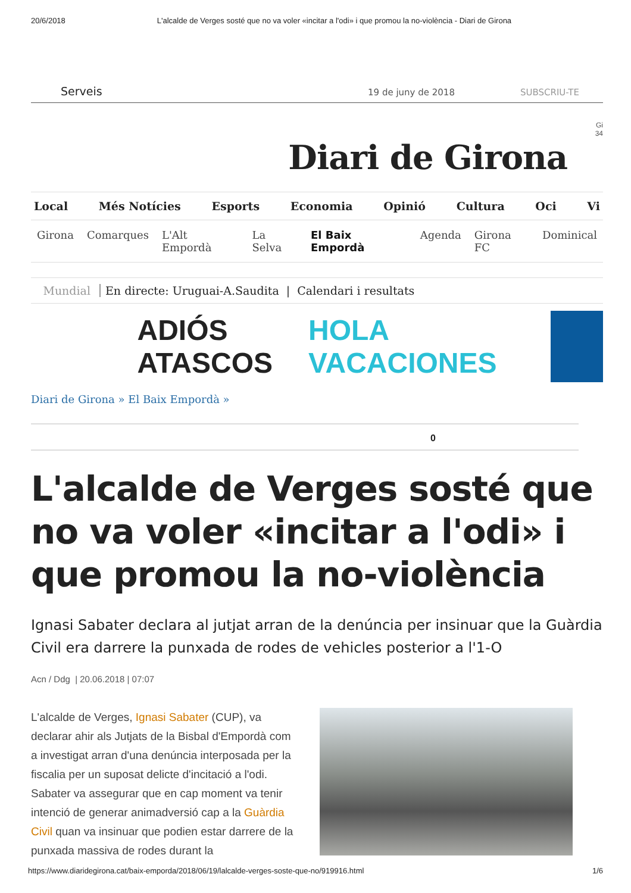20/6/2018 L'alcalde de Verges sosté que no va voler «incitar a l'odi» i que promou la no-violència - Diari de Girona
Serveis 19 de juny de 2018 SUBSCRIU-TE
Gi
34
Diari de Girona
Local Més Notícies Esports Economia Opinió Cultura Oci Vi
Girona Comarques L'Alt Empordà La Selva El Baix Empordà Agenda Girona FC Dominical
Mundial En directe: Uruguai-A.Saudita | Calendari i resultats
ADIÓS
ATASCOS HOLA
VACACIONES
Diari de Girona » El Baix Empordà »
0
L'alcalde de Verges sosté que no va voler «incitar a l'odi» i que promou la no-violència
Ignasi Sabater declara al jutjat arran de la denúncia per insinuar que la Guàrdia Civil era darrere la punxada de rodes de vehicles posterior a l'1-O
Acn / Ddg | 20.06.2018 | 07:07
L'alcalde de Verges, Ignasi Sabater (CUP), va declarar ahir als Jutjats de la Bisbal d'Empordà com a investigat arran d'una denúncia interposada per la fiscalia per un suposat delicte d'incitació a l'odi. Sabater va assegurar que en cap moment va tenir intenció de generar animadversió cap a la Guàrdia Civil quan va insinuar que podien estar darrere de la punxada massiva de rodes durant la
https://www.diaridegirona.cat/baix-emporda/2018/06/19/lalcalde-verges-soste-que-no/919916.html 1/6